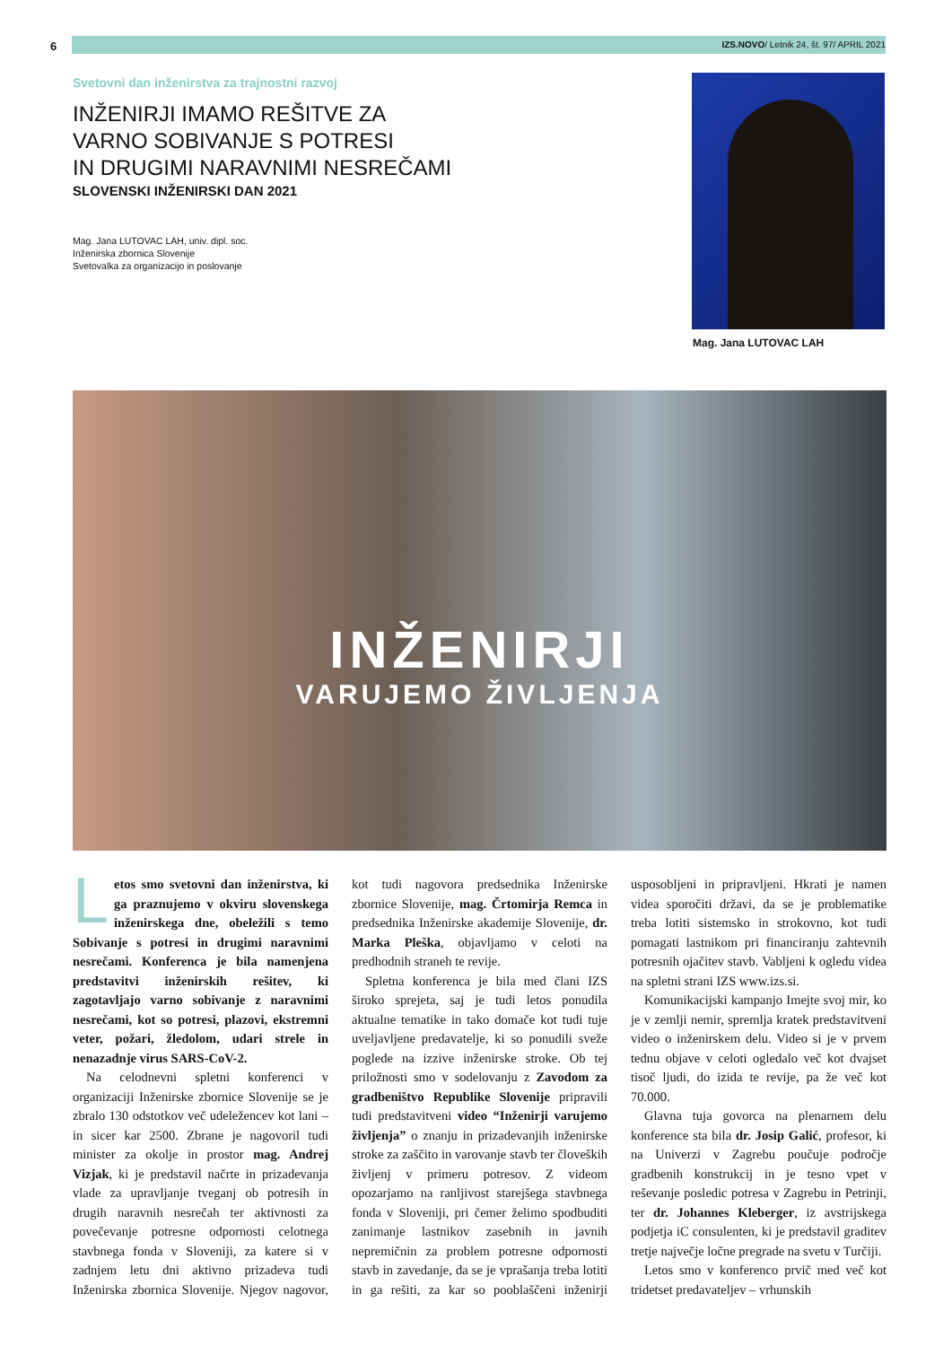6
IZS.NOVO/ Letnik 24, št. 97/ APRIL 2021
Svetovni dan inženirstva za trajnostni razvoj
INŽENIRJI IMAMO REŠITVE ZA
VARNO SOBIVANJE S POTRESI
IN DRUGIMI NARAVNIMI NESREČAMI
SLOVENSKI INŽENIRSKI DAN 2021
Mag. Jana LUTOVAC LAH, univ. dipl. soc.
Inženirska zbornica Slovenije
Svetovalka za organizacijo in poslovanje
Mag. Jana LUTOVAC LAH
INŽENIRJI
VARUJEMO ŽIVLJENJA
Letos smo svetovni dan inženirstva, ki ga praznujemo v okviru slovenskega inženirskega dne, obeležili s temo Sobivanje s potresi in drugimi naravnimi nesrečami. Konferenca je bila namenjena predstavitvi inženirskih rešitev, ki zagotavljajo varno sobivanje z naravnimi nesrečami, kot so potresi, plazovi, ekstremni veter, požari, žledolom, udari strele in nenazadnje virus SARS-CoV-2.
Na celodnevni spletni konferenci v organizaciji Inženirske zbornice Slovenije se je zbralo 130 odstotkov več udeležencev kot lani – in sicer kar 2500. Zbrane je nagovoril tudi minister za okolje in prostor mag. Andrej Vizjak, ki je predstavil načrte in prizadevanja vlade za upravljanje tveganj ob potresih in drugih naravnih nesrečah ter aktivnosti za povečevanje potresne odpornosti celotnega stavbnega fonda v Sloveniji, za katere si v zadnjem letu dni aktivno prizadeva tudi Inženirska zbornica Slovenije. Njegov nagovor, kot tudi nagovora predsednika Inženirske zbornice Slovenije, mag. Črtomirja Remca in predsednika Inženirske akademije Slovenije, dr. Marka Pleška, objavljamo v celoti na predhodnih straneh te revije.
Spletna konferenca je bila med člani IZS široko sprejeta, saj je tudi letos ponudila aktualne tematike in tako domače kot tudi tuje uveljavljene predavatelje, ki so ponudili sveže poglede na izzive inženirske stroke. Ob tej priložnosti smo v sodelovanju z Zavodom za gradbeništvo Republike Slovenije pripravili tudi predstavitveni video “Inženirji varujemo življenja” o znanju in prizadevanjih inženirske stroke za zaščito in varovanje stavb ter človeških življenj v primeru potresov. Z videom opozarjamo na ranljivost starejšega stavbnega fonda v Sloveniji, pri čemer želimo spodbuditi zanimanje lastnikov zasebnih in javnih nepremičnin za problem potresne odpornosti stavb in zavedanje, da se je vprašanja treba lotiti in ga rešiti, za kar so pooblaščeni inženirji usposobljeni in pripravljeni. Hkrati je namen videa sporočiti državi, da se je problematike treba lotiti sistemsko in strokovno, kot tudi pomagati lastnikom pri financiranju zahtevnih potresnih ojačitev stavb. Vabljeni k ogledu videa na spletni strani IZS www.izs.si.
Komunikacijski kampanjo Imejte svoj mir, ko je v zemlji nemir, spremlja kratek predstavitveni video o inženirskem delu. Video si je v prvem tednu objave v celoti ogledalo več kot dvajset tisoč ljudi, do izida te revije, pa že več kot 70.000.
Glavna tuja govorca na plenarnem delu konference sta bila dr. Josip Galić, profesor, ki na Univerzi v Zagrebu poučuje področje gradbenih konstrukcij in je tesno vpet v reševanje posledic potresa v Zagrebu in Petrinji, ter dr. Johannes Kleberger, iz avstrijskega podjetja iC consulenten, ki je predstavil graditev tretje največje ločne pregrade na svetu v Turčiji.
Letos smo v konferenco prvič med več kot tridetset predavateljev – vrhunskih